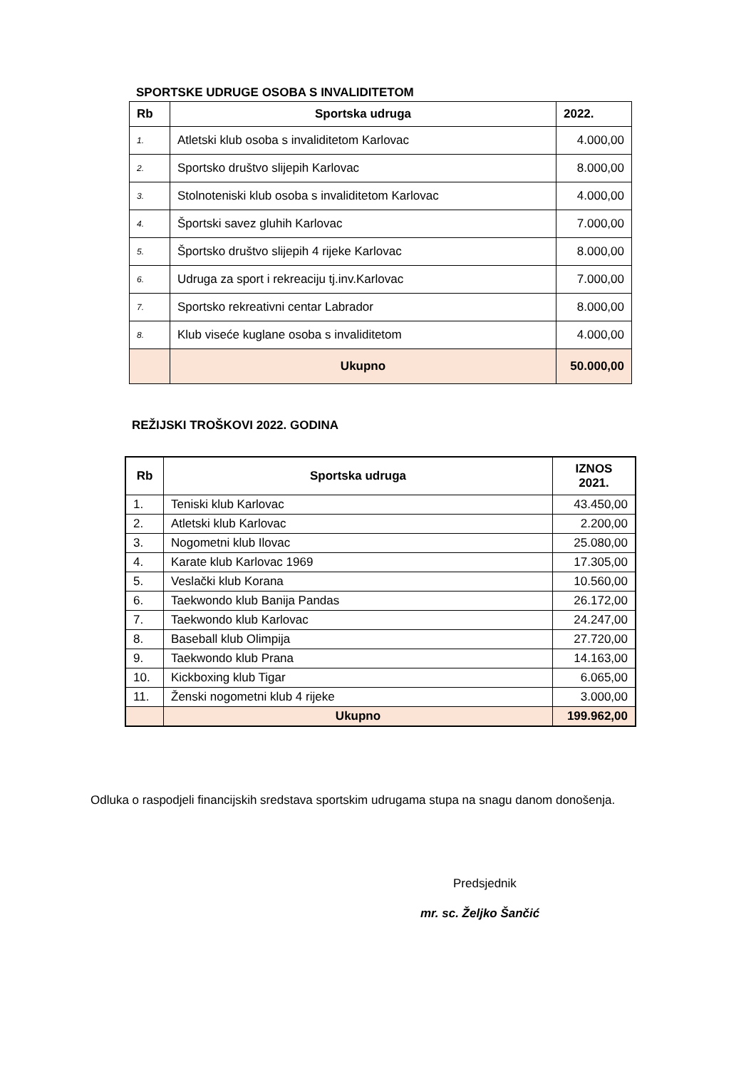SPORTSKE UDRUGE OSOBA S INVALIDITETOM
| Rb | Sportska udruga | 2022. |
| --- | --- | --- |
| 1. | Atletski klub osoba s invaliditetom Karlovac | 4.000,00 |
| 2. | Sportsko društvo slijepih Karlovac | 8.000,00 |
| 3. | Stolnoteniski klub osoba s invaliditetom Karlovac | 4.000,00 |
| 4. | Športski savez gluhih Karlovac | 7.000,00 |
| 5. | Športsko društvo slijepih 4 rijeke Karlovac | 8.000,00 |
| 6. | Udruga za sport i rekreaciju tj.inv.Karlovac | 7.000,00 |
| 7. | Sportsko rekreativni centar Labrador | 8.000,00 |
| 8. | Klub viseće kuglane osoba s invaliditetom | 4.000,00 |
| | Ukupno | 50.000,00 |
REŽIJSKI TROŠKOVI 2022. GODINA
| Rb | Sportska udruga | IZNOS 2021. |
| --- | --- | --- |
| 1. | Teniski klub Karlovac | 43.450,00 |
| 2. | Atletski klub Karlovac | 2.200,00 |
| 3. | Nogometni klub Ilovac | 25.080,00 |
| 4. | Karate klub Karlovac 1969 | 17.305,00 |
| 5. | Veslački klub Korana | 10.560,00 |
| 6. | Taekwondo klub Banija Pandas | 26.172,00 |
| 7. | Taekwondo klub Karlovac | 24.247,00 |
| 8. | Baseball klub Olimpija | 27.720,00 |
| 9. | Taekwondo klub Prana | 14.163,00 |
| 10. | Kickboxing klub Tigar | 6.065,00 |
| 11. | Ženski nogometni klub 4 rijeke | 3.000,00 |
| | Ukupno | 199.962,00 |
Odluka o raspodjeli financijskih sredstava sportskim udrugama stupa na snagu danom donošenja.
Predsjednik
mr. sc. Željko Šančić